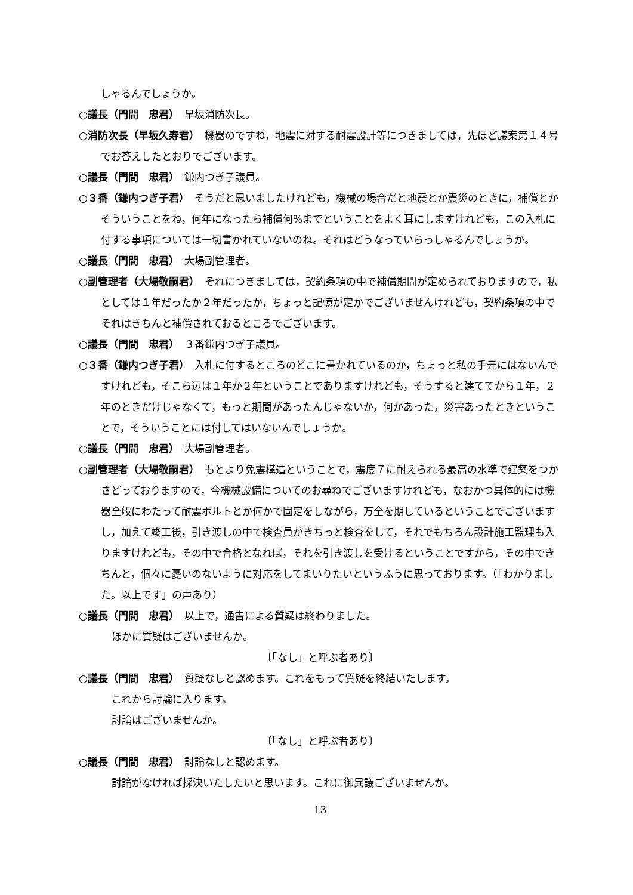しゃるんでしょうか。
○議長（門間　忠君）　早坂消防次長。
○消防次長（早坂久寿君）　機器のですね，地震に対する耐震設計等につきましては，先ほど議案第１４号でお答えしたとおりでございます。
○議長（門間　忠君）　鎌内つぎ子議員。
○３番（鎌内つぎ子君）　そうだと思いましたけれども，機械の場合だと地震とか震災のときに，補償とかそういうことをね，何年になったら補償何%までということをよく耳にしますけれども，この入札に付する事項については一切書かれていないのね。それはどうなっていらっしゃるんでしょうか。
○議長（門間　忠君）　大場副管理者。
○副管理者（大場敬嗣君）　それにつきましては，契約条項の中で補償期間が定められておりますので，私としては１年だったか２年だったか，ちょっと記憶が定かでございませんけれども，契約条項の中でそれはきちんと補償されておるところでございます。
○議長（門間　忠君）　３番鎌内つぎ子議員。
○３番（鎌内つぎ子君）　入札に付するところのどこに書かれているのか，ちょっと私の手元にはないんですけれども，そこら辺は１年か２年ということでありますけれども，そうすると建ててから１年，２年のときだけじゃなくて，もっと期間があったんじゃないか，何かあった，災害あったときということで，そういうことには付してはいないんでしょうか。
○議長（門間　忠君）　大場副管理者。
○副管理者（大場敬嗣君）　もとより免震構造ということで，震度７に耐えられる最高の水準で建築をつかさどっておりますので，今機械設備についてのお尋ねでございますけれども，なおかつ具体的には機器全般にわたって耐震ボルトとか何かで固定をしながら，万全を期しているということでございますし，加えて竣工後，引き渡しの中で検査員がきちっと検査をして，それでもちろん設計施工監理も入りますけれども，その中で合格となれば，それを引き渡しを受けるということですから，その中できちんと，個々に憂いのないように対応をしてまいりたいというふうに思っております。（「わかりました。以上です」の声あり）
○議長（門間　忠君）　以上で，通告による質疑は終わりました。
ほかに質疑はございませんか。
〔「なし」と呼ぶ者あり〕
○議長（門間　忠君）　質疑なしと認めます。これをもって質疑を終結いたします。
これから討論に入ります。
討論はございませんか。
〔「なし」と呼ぶ者あり〕
○議長（門間　忠君）　討論なしと認めます。
討論がなければ採決いたしたいと思います。これに御異議ございませんか。
13